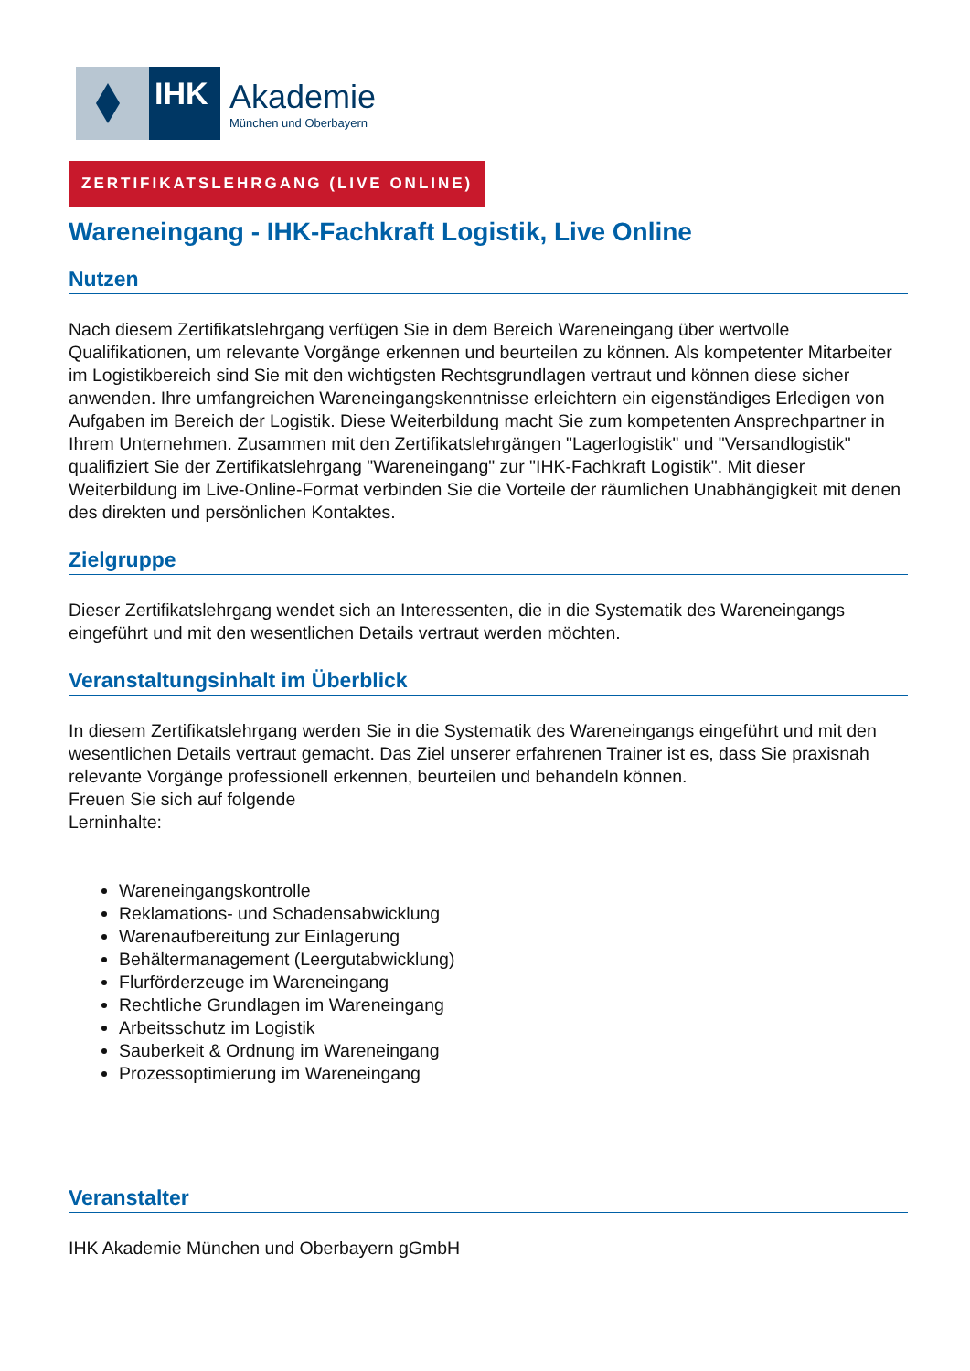IHK
Akademie
München und Oberbayern
ZERTIFIKATSLEHRGANG (LIVE ONLINE)
Wareneingang - IHK-Fachkraft Logistik, Live Online
Nutzen
Nach diesem Zertifikatslehrgang verfügen Sie in dem Bereich Wareneingang über wertvolle Qualifikationen, um relevante Vorgänge erkennen und beurteilen zu können. Als kompetenter Mitarbeiter im Logistikbereich sind Sie mit den wichtigsten Rechtsgrundlagen vertraut und können diese sicher anwenden. Ihre umfangreichen Wareneingangskenntnisse erleichtern ein eigenständiges Erledigen von Aufgaben im Bereich der Logistik. Diese Weiterbildung macht Sie zum kompetenten Ansprechpartner in Ihrem Unternehmen. Zusammen mit den Zertifikatslehrgängen "Lagerlogistik" und "Versandlogistik" qualifiziert Sie der Zertifikatslehrgang "Wareneingang" zur "IHK-Fachkraft Logistik". Mit dieser Weiterbildung im Live-Online-Format verbinden Sie die Vorteile der räumlichen Unabhängigkeit mit denen des direkten und persönlichen Kontaktes.
Zielgruppe
Dieser Zertifikatslehrgang wendet sich an Interessenten, die in die Systematik des Wareneingangs eingeführt und mit den wesentlichen Details vertraut werden möchten.
Veranstaltungsinhalt im Überblick
In diesem Zertifikatslehrgang werden Sie in die Systematik des Wareneingangs eingeführt und mit den wesentlichen Details vertraut gemacht. Das Ziel unserer erfahrenen Trainer ist es, dass Sie praxisnah relevante Vorgänge professionell erkennen, beurteilen und behandeln können.
Freuen Sie sich auf folgende
Lerninhalte:
Wareneingangskontrolle
Reklamations- und Schadensabwicklung
Warenaufbereitung zur Einlagerung
Behältermanagement (Leergutabwicklung)
Flurförderzeuge im Wareneingang
Rechtliche Grundlagen im Wareneingang
Arbeitsschutz im Logistik
Sauberkeit & Ordnung im Wareneingang
Prozessoptimierung im Wareneingang
Veranstalter
IHK Akademie München und Oberbayern gGmbH